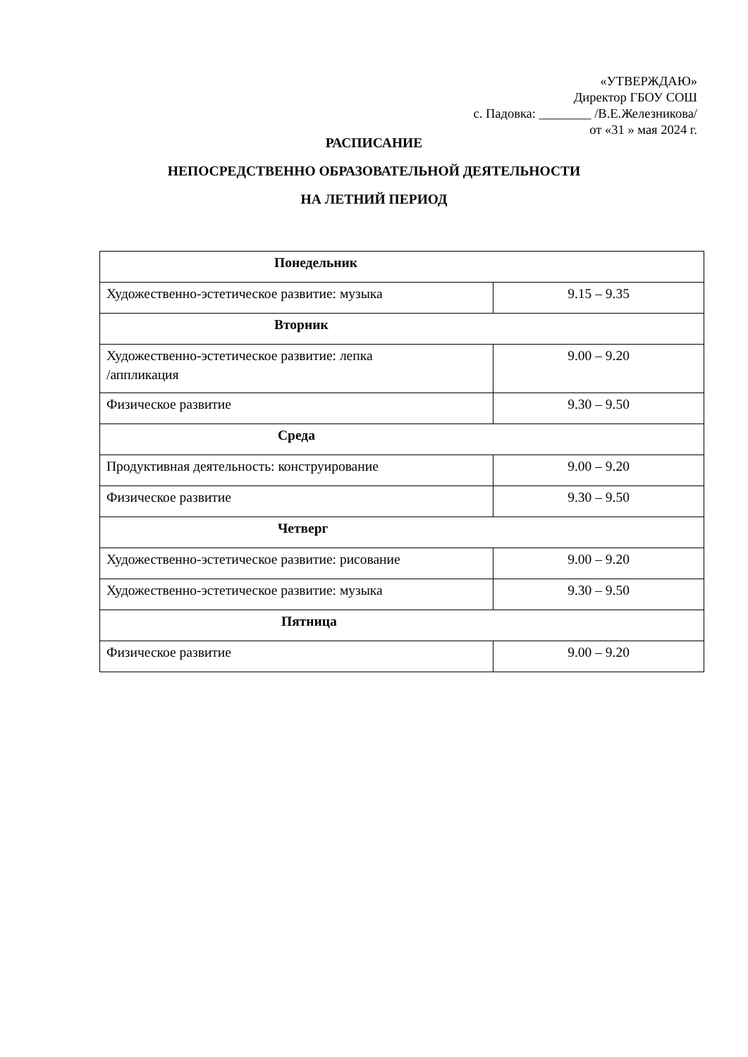«УТВЕРЖДАЮ»
Директор ГБОУ СОШ
с. Падовка: ________ /В.Е.Железникова/
от «31 » мая 2024 г.
РАСПИСАНИЕ
НЕПОСРЕДСТВЕННО ОБРАЗОВАТЕЛЬНОЙ ДЕЯТЕЛЬНОСТИ
НА ЛЕТНИЙ ПЕРИОД
| Понедельник | |
| Художественно-эстетическое развитие: музыка | 9.15 – 9.35 |
| Вторник | |
| Художественно-эстетическое развитие: лепка /аппликация | 9.00 – 9.20 |
| Физическое развитие | 9.30 – 9.50 |
| Среда | |
| Продуктивная деятельность: конструирование | 9.00 – 9.20 |
| Физическое развитие | 9.30 – 9.50 |
| Четверг | |
| Художественно-эстетическое развитие: рисование | 9.00 – 9.20 |
| Художественно-эстетическое развитие: музыка | 9.30 – 9.50 |
| Пятница | |
| Физическое развитие | 9.00 – 9.20 |